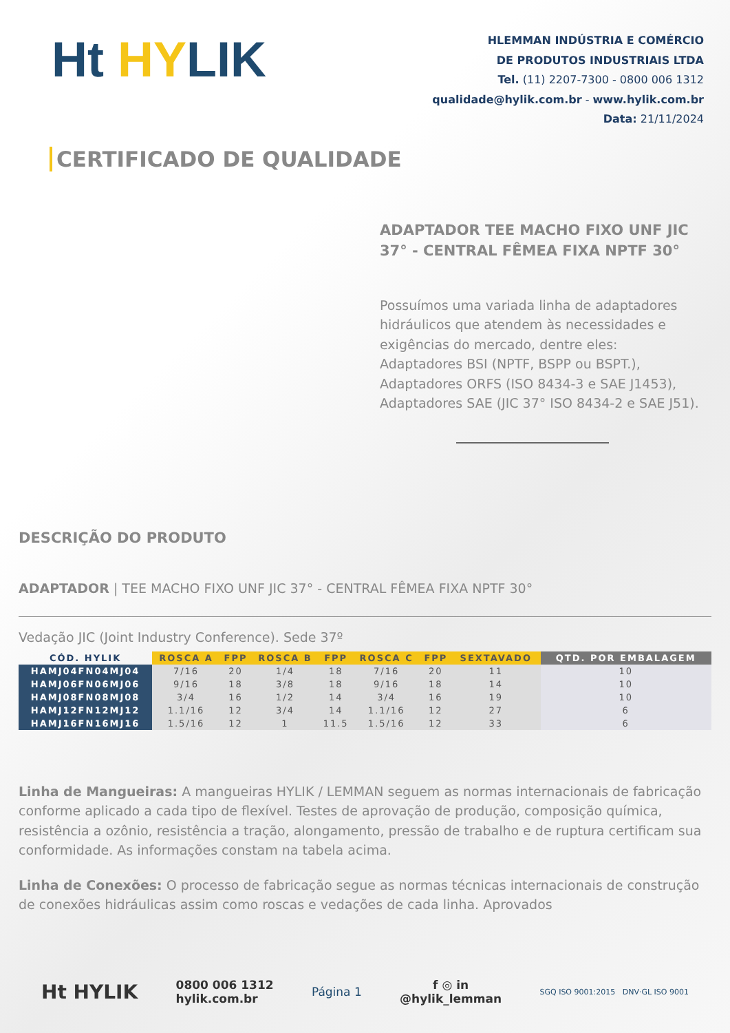Ht HYLIK
HLEMMAN INDÚSTRIA E COMÉRCIO
DE PRODUTOS INDUSTRIAIS LTDA
Tel. (11) 2207-7300 - 0800 006 1312
qualidade@hylik.com.br - www.hylik.com.br
Data: 21/11/2024
CERTIFICADO DE QUALIDADE
ADAPTADOR TEE MACHO FIXO UNF JIC 37° - CENTRAL FÊMEA FIXA NPTF 30°
Possuímos uma variada linha de adaptadores hidráulicos que atendem às necessidades e exigências do mercado, dentre eles: Adaptadores BSI (NPTF, BSPP ou BSPT.), Adaptadores ORFS (ISO 8434-3 e SAE J1453), Adaptadores SAE (JIC 37° ISO 8434-2 e SAE J51).
DESCRIÇÃO DO PRODUTO
ADAPTADOR | TEE MACHO FIXO UNF JIC 37° - CENTRAL FÊMEA FIXA NPTF 30°
Vedação JIC (Joint Industry Conference). Sede 37º
| CÓD. HYLIK | ROSCA A | FPP | ROSCA B | FPP | ROSCA C | FPP | SEXTAVADO | QTD. POR EMBALAGEM |
| --- | --- | --- | --- | --- | --- | --- | --- | --- |
| HAMJ04FN04MJ04 | 7/16 | 20 | 1/4 | 18 | 7/16 | 20 | 11 | 10 |
| HAMJ06FN06MJ06 | 9/16 | 18 | 3/8 | 18 | 9/16 | 18 | 14 | 10 |
| HAMJ08FN08MJ08 | 3/4 | 16 | 1/2 | 14 | 3/4 | 16 | 19 | 10 |
| HAMJ12FN12MJ12 | 1.1/16 | 12 | 3/4 | 14 | 1.1/16 | 12 | 27 | 6 |
| HAMJ16FN16MJ16 | 1.5/16 | 12 | 1 | 11.5 | 1.5/16 | 12 | 33 | 6 |
Linha de Mangueiras: A mangueiras HYLIK / LEMMAN seguem as normas internacionais de fabricação conforme aplicado a cada tipo de flexível. Testes de aprovação de produção, composição química, resistência a ozônio, resistência a tração, alongamento, pressão de trabalho e de ruptura certificam sua conformidade. As informações constam na tabela acima.
Linha de Conexões: O processo de fabricação segue as normas técnicas internacionais de construção de conexões hidráulicas assim como roscas e vedações de cada linha. Aprovados
Ht HYLIK
0800 006 1312
hylik.com.br
Página 1
f ◎ in
@hylik_lemman
SGQ ISO 9001:2015 DNV·GL ISO 9001